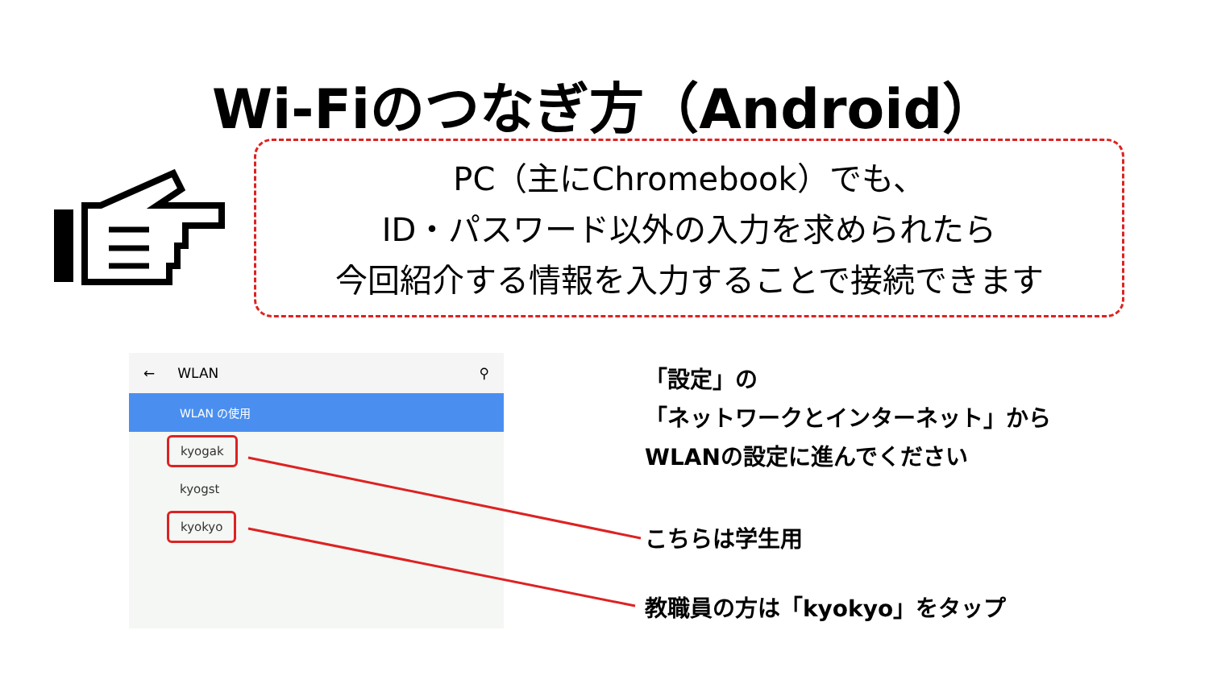Wi-Fiのつなぎ方（Android）
PC（主にChromebook）でも、
ID・パスワード以外の入力を求められたら
今回紹介する情報を入力することで接続できます
← WLAN ⚲
WLAN の使用
kyogak
kyogst
kyokyo
「設定」の
「ネットワークとインターネット」から
WLANの設定に進んでください
こちらは学生用
教職員の方は「kyokyo」をタップ